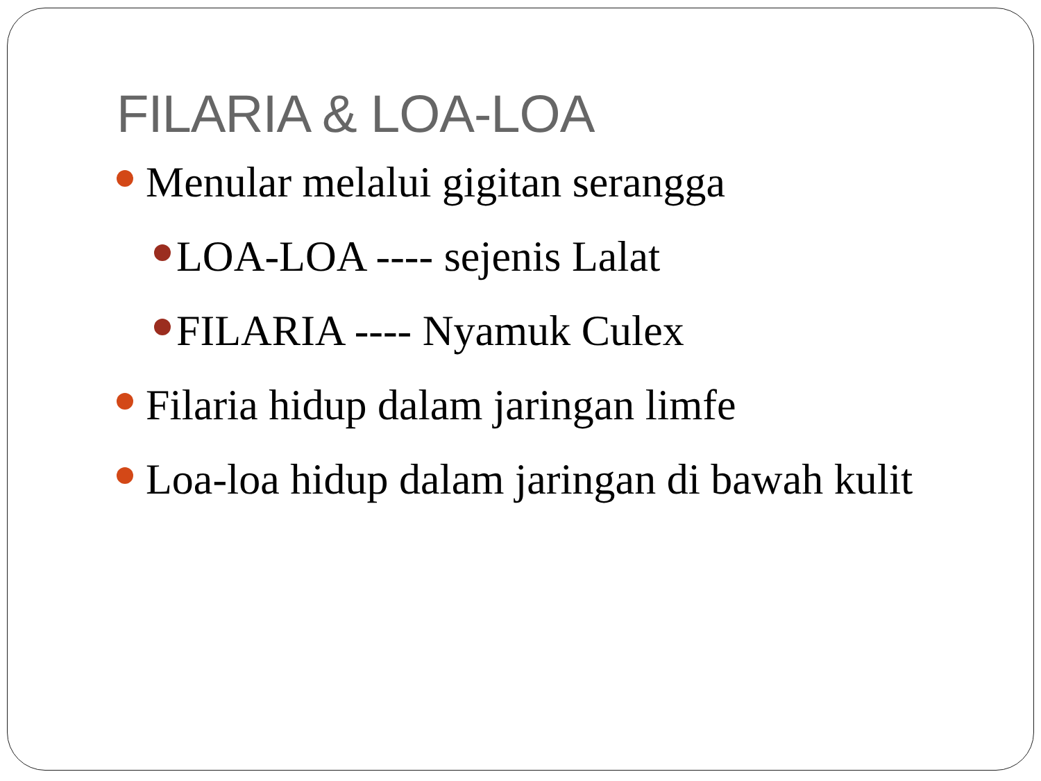FILARIA & LOA-LOA
Menular melalui gigitan serangga
LOA-LOA ---- sejenis Lalat
FILARIA ---- Nyamuk Culex
Filaria hidup dalam jaringan limfe
Loa-loa hidup dalam jaringan di bawah kulit